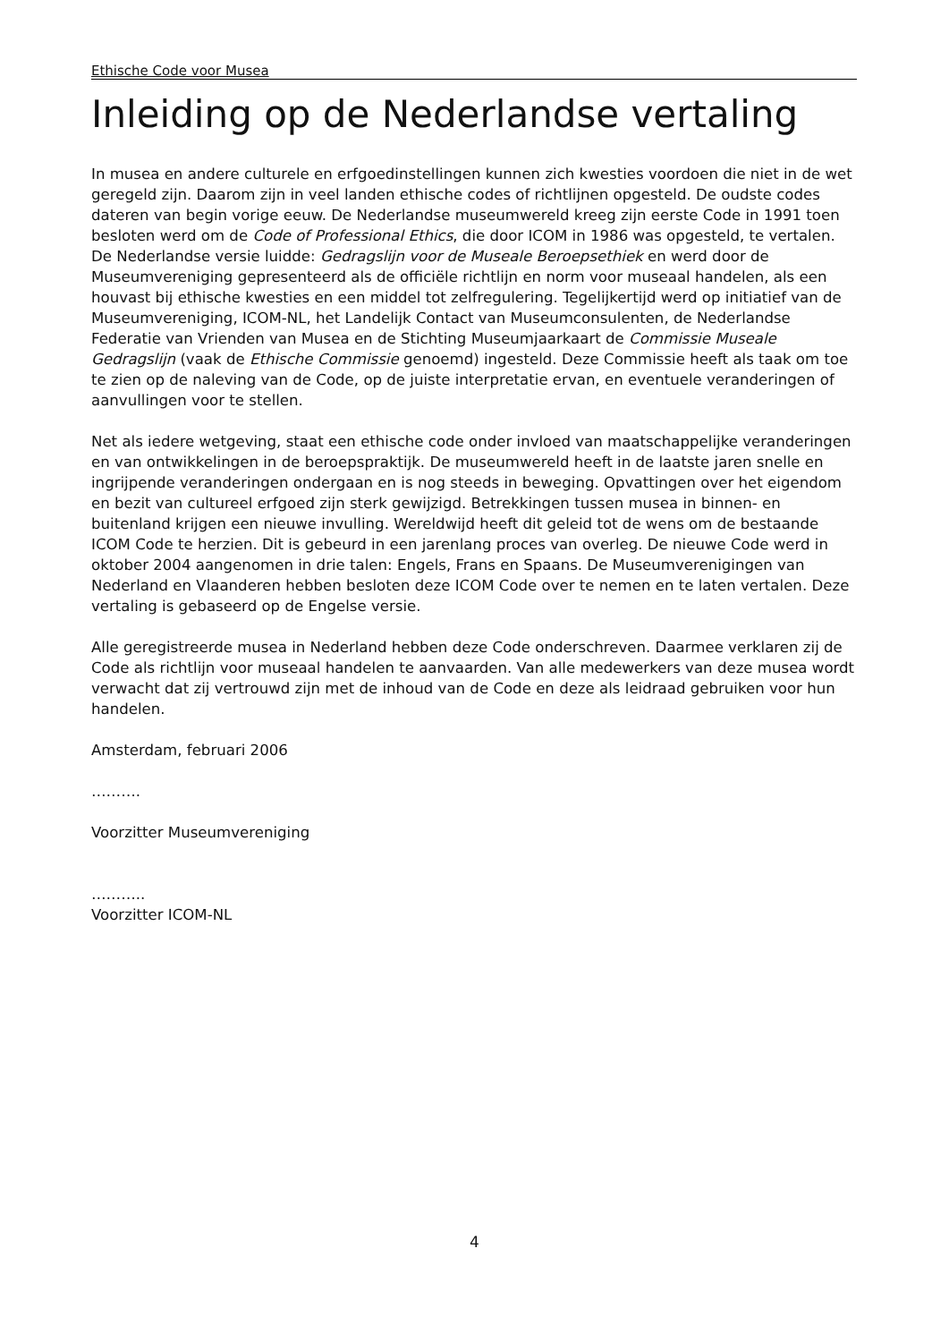Ethische Code voor Musea
Inleiding op de Nederlandse vertaling
In musea en andere culturele en erfgoedinstellingen kunnen zich kwesties voordoen die niet in de wet geregeld zijn. Daarom zijn in veel landen ethische codes of richtlijnen opgesteld. De oudste codes dateren van begin vorige eeuw. De Nederlandse museumwereld kreeg zijn eerste Code in 1991 toen besloten werd om de Code of Professional Ethics, die door ICOM in 1986 was opgesteld, te vertalen. De Nederlandse versie luidde: Gedragslijn voor de Museale Beroepsethiek en werd door de Museumvereniging gepresenteerd als de officiële richtlijn en norm voor museaal handelen, als een houvast bij ethische kwesties en een middel tot zelfregulering. Tegelijkertijd werd op initiatief van de Museumvereniging, ICOM-NL, het Landelijk Contact van Museumconsulenten, de Nederlandse Federatie van Vrienden van Musea en de Stichting Museumjaarkaart de Commissie Museale Gedragslijn (vaak de Ethische Commissie genoemd) ingesteld. Deze Commissie heeft als taak om toe te zien op de naleving van de Code, op de juiste interpretatie ervan, en eventuele veranderingen of aanvullingen voor te stellen.
Net als iedere wetgeving, staat een ethische code onder invloed van maatschappelijke veranderingen en van ontwikkelingen in de beroepspraktijk. De museumwereld heeft in de laatste jaren snelle en ingrijpende veranderingen ondergaan en is nog steeds in beweging. Opvattingen over het eigendom en bezit van cultureel erfgoed zijn sterk gewijzigd. Betrekkingen tussen musea in binnen- en buitenland krijgen een nieuwe invulling. Wereldwijd heeft dit geleid tot de wens om de bestaande ICOM Code te herzien. Dit is gebeurd in een jarenlang proces van overleg. De nieuwe Code werd in oktober 2004 aangenomen in drie talen: Engels, Frans en Spaans. De Museumverenigingen van Nederland en Vlaanderen hebben besloten deze ICOM Code over te nemen en te laten vertalen. Deze vertaling is gebaseerd op de Engelse versie.
Alle geregistreerde musea in Nederland hebben deze Code onderschreven. Daarmee verklaren zij de Code als richtlijn voor museaal handelen te aanvaarden. Van alle medewerkers van deze musea wordt verwacht dat zij vertrouwd zijn met de inhoud van de Code en deze als leidraad gebruiken voor hun handelen.
Amsterdam, februari 2006
……….
Voorzitter Museumvereniging
………..
Voorzitter ICOM-NL
4